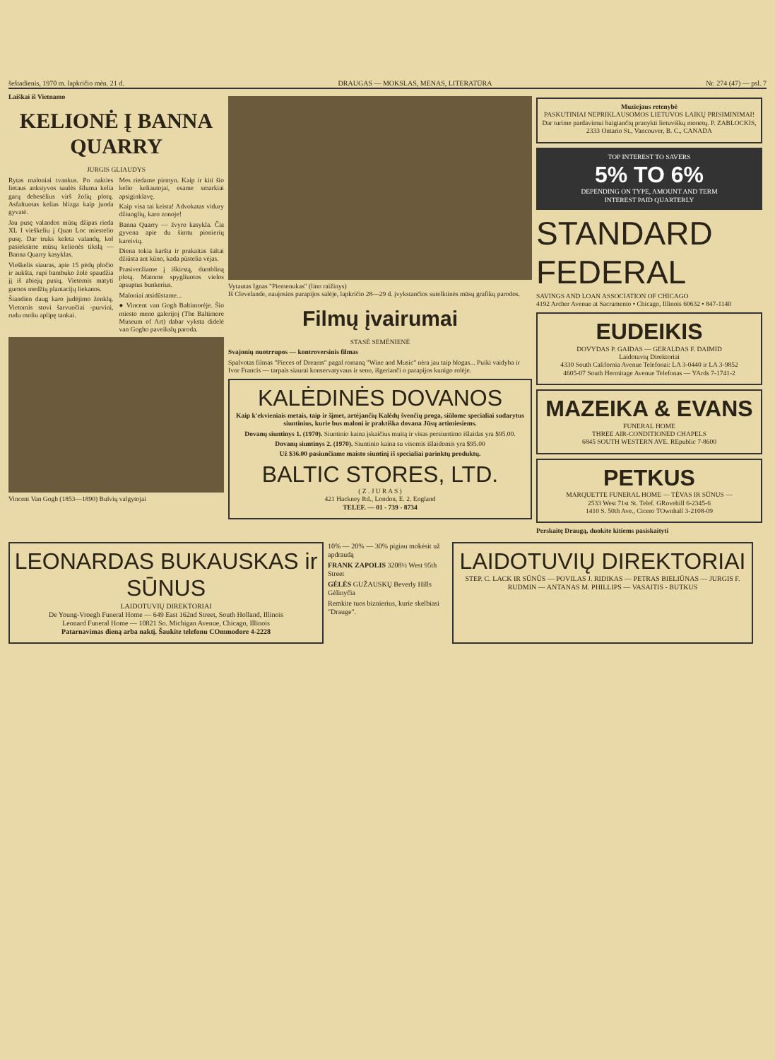šeštadienis, 1970 m. lapkričio mėn. 21 d. DRAUGAS — MOKSLAS, MENAS, LITERATŪRA Nr. 274 (47) — psl. 7
Laiškai iš Vietnamo
KELIONĖ Į BANNA QUARRY
JURGIS GLIAUDYS
Rytas maloniai tvankus. Po nakties lietaus ankstyvos saulės šiluma kelia garų debesėlius virš žolių plotų. Asfaltuotas kelias blizga kaip juoda gyvatė.
Jau pusę valandos mūsų džipas rieda XL I vieškeliu į Quan Loc miestelio pusę. Dar truks keleta valandų, kol pasieksime mūsų kelionės tikslą — Banna Quarry kasyklas.
Vieškelis siauras, apie 15 pėdų pločio ir aukšta, rupi bambuko žolė spaudžia jį iš abiejų pusių. Vietomis matyti gumos medžių plantacijų liekanos.
Šiandien daug karo judėjimo ženklų. Vietomis stovi šarvuočiai -purvini, rudu moliu aplipę tankai.
Mes riedame pirmyn. Kaip ir kiti šio kelio keliautojai, esame smarkiai apsiginklavę.
Kaip visa tai keista! Advokatas vidury džiunglių, karo zonoje!
Banna Quarry — žvyro kasykla. Čia gyvena apie du šimtu pionierių kareivių.
Diena tokia karšta ir prakaitas šaltai džiūsta ant kūno, kada pūstelia vėjas.
Prasiveržiame į iškirstą, dumbliną plotą. Matome spygliuotos vielos apsuptus bunkerius.
Maloniai atsidūstame...
● Vincent van Gogh Baltimorėje. Šio miesto meno galerijoj (The Baltimore Museum of Art) dabar vyksta didelė van Gogho paveikslų paroda.
Vincent Van Gogh (1853—1890) Bulvių valgytojai
Vytautas Ignas "Piemenukas" (lino raižinys)
Iš Clevelande, naujosios parapijos salėje, lapkričio 28—29 d. įvykstančios sutelktinės mūsų grafikų parodos.
Filmų įvairumai
STASĖ SEMĖNIENĖ
Svajonių nuotrrupos — kontroversinis filmas
Spalvotas filmas "Pieces of Dreams" pagal romaną "Wine and Music" nėra jau taip blogas... Puiki vaidyba ir Ivor Francis — tarpais siaurai konservatyvaus ir seno, išgerianči o parapijos kunigo rolėje.
KALĖDINĖS DOVANOS
Kaip k'ekvieniais metais, taip ir šįmet, artėjančių Kalėdų švenčių proga, siūlome specialiai sudarytus siuntinius, kurie bus maloni ir praktiška dovana Jūsų artimiesiems.
Dovanų siuntinys 1. (1970). Siuntinio kaina įskaičius muitą ir visas persiuntimo išlaidas yra $95.00.
Dovanų siuntinys 2. (1970). Siuntinio kaina su visomis išlaidomis yra $95.00
Už $36.00 pasiunčiame maisto siuntinį iš specialiai parinktų produktų.
BALTIC STORES, LTD.
( Z . J U R A S )
421 Hackney Rd., London, E. 2. England
TELEF. — 01 - 739 - 8734
Muziejaus retenybė
PASKUTINIAI NEPRIKLAUSOMOS LIETUVOS LAIKŲ PRISIMINIMAI! Dar turime pardavimui baigiančių pranykti lietuviškų monetų. P. ZABLOCKIS, 2333 Ontario St., Vancouver, B. C., CANADA
TOP INTEREST TO SAVERS
5% TO 6%
DEPENDING ON TYPE, AMOUNT AND TERM
INTEREST PAID QUARTERLY
STANDARD FEDERAL
SAVINGS AND LOAN ASSOCIATION OF CHICAGO
4192 Archer Avenue at Sacramento • Chicago, Illinois 60632 • 847-1140
EUDEIKIS
DOVYDAS P. GAIDAS — GERALDAS F. DAIMID
Laidotuvių Direktoriai
4330 South California Avenue Telefonai: LA 3-0440 ir LA 3-9852
4605-07 South Hermitage Avenue Telefonas — YArds 7-1741-2
MAZEIKA & EVANS
FUNERAL HOME
THREE AIR-CONDITIONED CHAPELS
6845 SOUTH WESTERN AVE. REpublic 7-8600
PETKUS
MARQUETTE FUNERAL HOME — TĖVAS IR SŪNUS —
2533 West 71st St. Telef. GRovehill 6-2345-6
1410 S. 50th Ave., Cicero TOwnhall 3-2108-09
Perskaitę Draugą, duokite kitiems pasiskaityti
LEONARDAS BUKAUSKAS ir SŪNUS
LAIDOTUVIŲ DIREKTORIAI
De Young-Vroegh Funeral Home — 649 East 162nd Street, South Holland, Illinois
Leonard Funeral Home — 10821 So. Michigan Avenue, Chicago, Illinois
Patarnavimas dieną arba naktį. Šaukite telefonu COmmodore 4-2228
10% — 20% — 30% pigiau mokėsit už apdraudą
FRANK ZAPOLIS 3208½ West 95th Street
GĖLĖS GUŽAUSKŲ Beverly Hills Gėlinyčia
Remkite tuos biznierius, kurie skelbiasi "Drauge".
LAIDOTUVIŲ DIREKTORIAI
STEP. C. LACK IR SŪNŪS — POVILAS J. RIDIKAS — PETRAS BIELIŪNAS — JURGIS F. RUDMIN — ANTANAS M. PHILLIPS — VASAITIS - BUTKUS